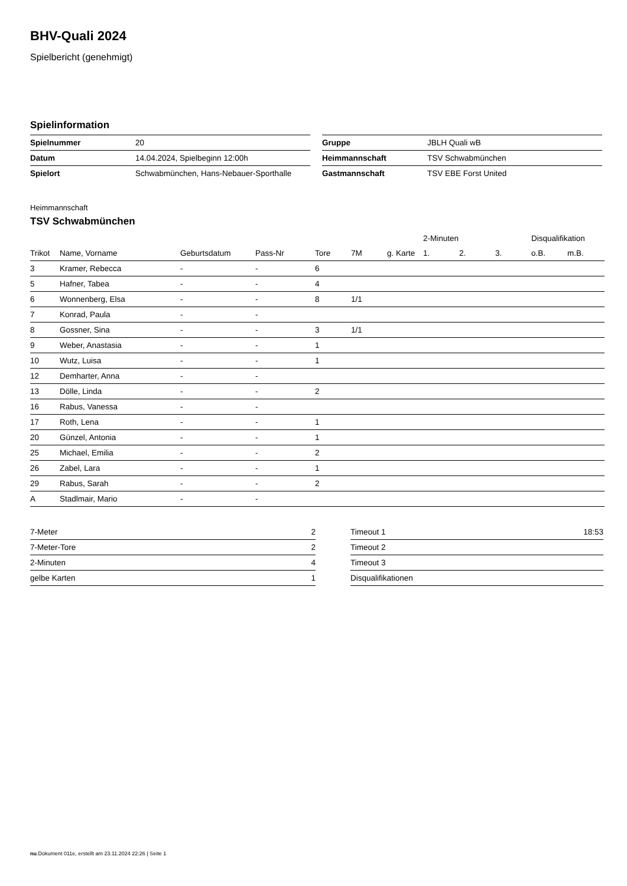BHV-Quali 2024
Spielbericht (genehmigt)
Spielinformation
| Spielnummer | 20 |
| Datum | 14.04.2024, Spielbeginn 12:00h |
| Spielort | Schwabmünchen, Hans-Nebauer-Sporthalle |
| Gruppe | JBLH Quali wB |
| Heimmannschaft | TSV Schwabmünchen |
| Gastmannschaft | TSV EBE Forst United |
Heimmannschaft
TSV Schwabmünchen
| | | | | | | | 2-Minuten | | | Disqualifikation | |
| --- | --- | --- | --- | --- | --- | --- | --- | --- | --- | --- | --- |
| Trikot | Name, Vorname | Geburtsdatum | Pass-Nr | Tore | 7M | g. Karte | 1. | 2. | 3. | o.B. | m.B. |
| 3 | Kramer, Rebecca | - | - | 6 | | | | | | | |
| 5 | Hafner, Tabea | - | - | 4 | | | | | | | |
| 6 | Wonnenberg, Elsa | - | - | 8 | 1/1 | | | | | | |
| 7 | Konrad, Paula | - | - | | | | | | | | |
| 8 | Gossner, Sina | - | - | 3 | 1/1 | | | | | | |
| 9 | Weber, Anastasia | - | - | 1 | | | | | | | |
| 10 | Wutz, Luisa | - | - | 1 | | | | | | | |
| 12 | Demharter, Anna | - | - | | | | | | | | |
| 13 | Dölle, Linda | - | - | 2 | | | | | | | |
| 16 | Rabus, Vanessa | - | - | | | | | | | | |
| 17 | Roth, Lena | - | - | 1 | | | | | | | |
| 20 | Günzel, Antonia | - | - | 1 | | | | | | | |
| 25 | Michael, Emilia | - | - | 2 | | | | | | | |
| 26 | Zabel, Lara | - | - | 1 | | | | | | | |
| 29 | Rabus, Sarah | - | - | 2 | | | | | | | |
| A | Stadlmair, Mario | - | - | | | | | | | | |
| 7-Meter | 2 |
| 7-Meter-Tore | 2 |
| 2-Minuten | 4 |
| gelbe Karten | 1 |
| Timeout 1 | 18:53 |
| Timeout 2 | |
| Timeout 3 | |
| Disqualifikationen | |
nu.Dokument 011e, erstellt am 23.11.2024 22:26 | Seite 1